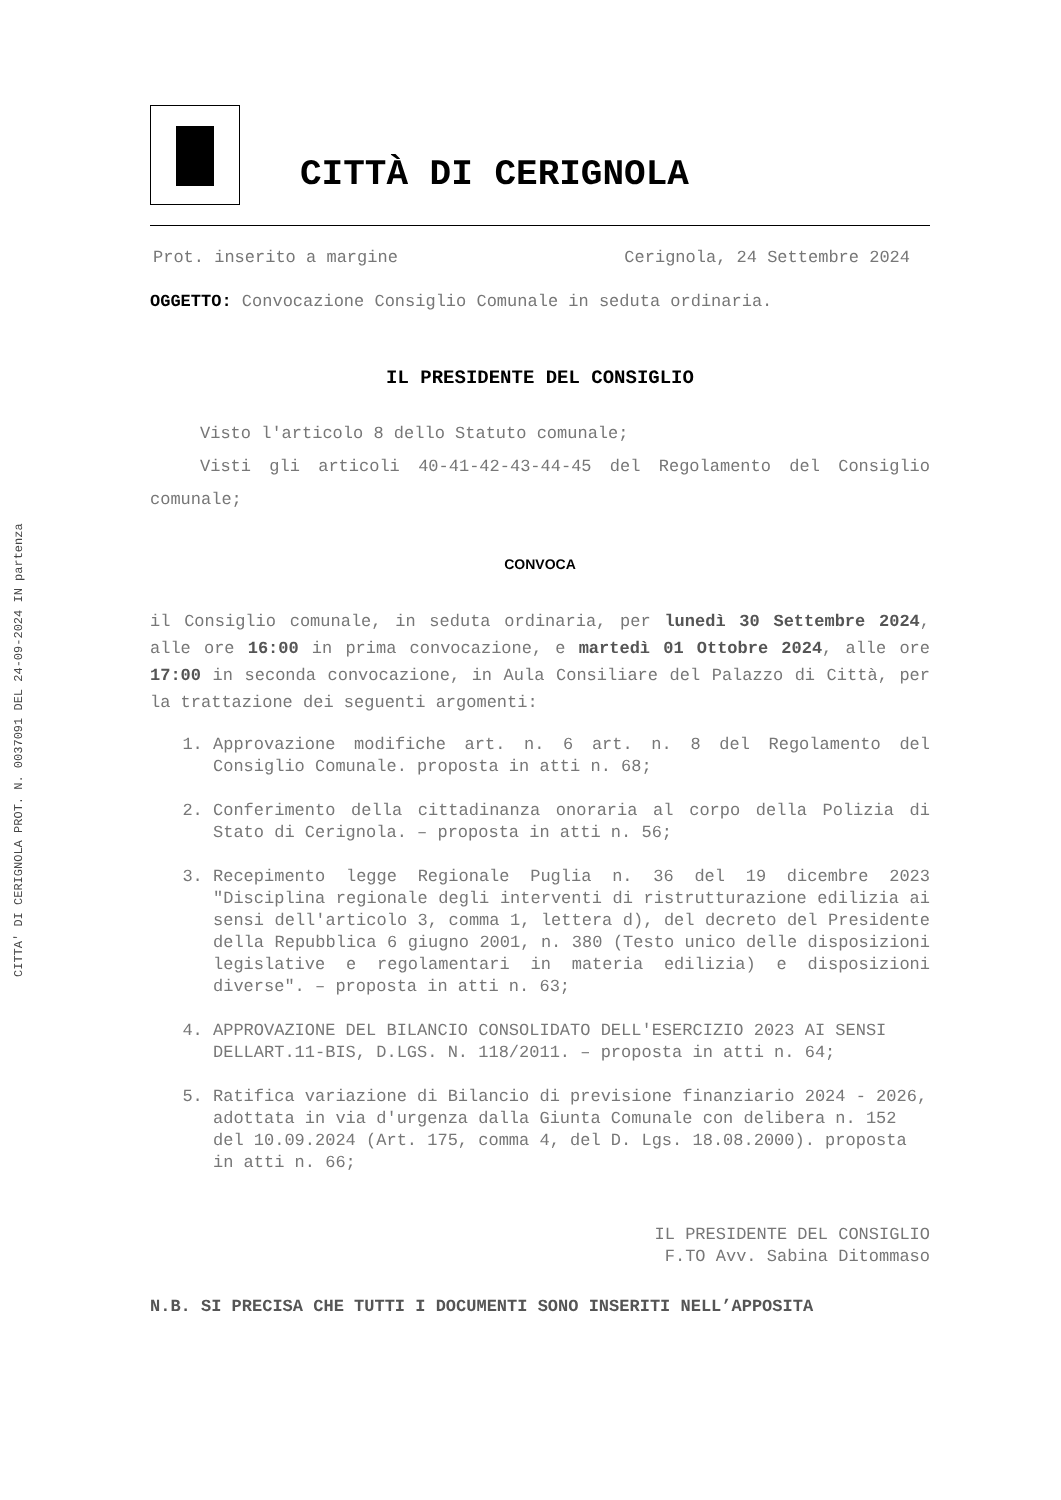CITTA' DI CERIGNOLA PROT. N. 0037091 DEL 24-09-2024 IN partenza
CITTÀ DI CERIGNOLA
Prot. inserito a margine Cerignola, 24 Settembre 2024
OGGETTO: Convocazione Consiglio Comunale in seduta ordinaria.
IL PRESIDENTE DEL CONSIGLIO
Visto l'articolo 8 dello Statuto comunale;
Visti gli articoli 40-41-42-43-44-45 del Regolamento del Consiglio comunale;
CONVOCA
il Consiglio comunale, in seduta ordinaria, per lunedì 30 Settembre 2024, alle ore 16:00 in prima convocazione, e martedì 01 Ottobre 2024, alle ore 17:00 in seconda convocazione, in Aula Consiliare del Palazzo di Città, per la trattazione dei seguenti argomenti:
1. Approvazione modifiche art. n. 6 art. n. 8 del Regolamento del Consiglio Comunale. proposta in atti n. 68;
2. Conferimento della cittadinanza onoraria al corpo della Polizia di Stato di Cerignola. – proposta in atti n. 56;
3. Recepimento legge Regionale Puglia n. 36 del 19 dicembre 2023 "Disciplina regionale degli interventi di ristrutturazione edilizia ai sensi dell'articolo 3, comma 1, lettera d), del decreto del Presidente della Repubblica 6 giugno 2001, n. 380 (Testo unico delle disposizioni legislative e regolamentari in materia edilizia) e disposizioni diverse". – proposta in atti n. 63;
4. APPROVAZIONE DEL BILANCIO CONSOLIDATO DELL'ESERCIZIO 2023 AI SENSI DELLART.11-BIS, D.LGS. N. 118/2011. – proposta in atti n. 64;
5. Ratifica variazione di Bilancio di previsione finanziario 2024 - 2026, adottata in via d'urgenza dalla Giunta Comunale con delibera n. 152 del 10.09.2024 (Art. 175, comma 4, del D. Lgs. 18.08.2000). proposta in atti n. 66;
IL PRESIDENTE DEL CONSIGLIO
F.TO Avv. Sabina Ditommaso
N.B. SI PRECISA CHE TUTTI I DOCUMENTI SONO INSERITI NELL’APPOSITA